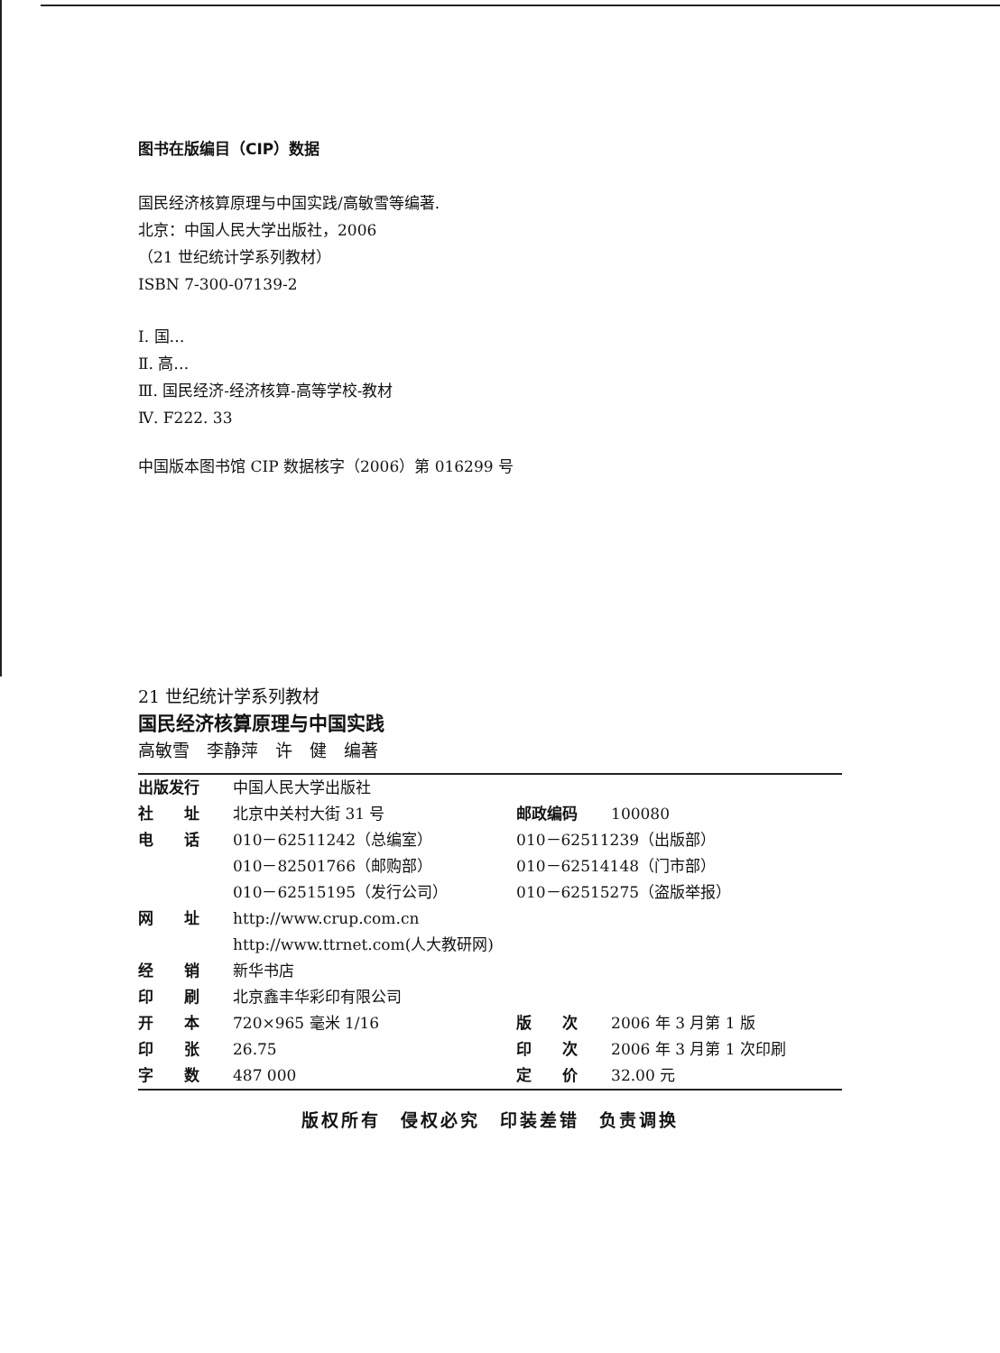图书在版编目（CIP）数据
国民经济核算原理与中国实践/高敏雪等编著.
北京：中国人民大学出版社，2006
（21 世纪统计学系列教材）
ISBN 7-300-07139-2
Ⅰ. 国…
Ⅱ. 高…
Ⅲ. 国民经济-经济核算-高等学校-教材
Ⅳ. F222. 33
中国版本图书馆 CIP 数据核字（2006）第 016299 号
21 世纪统计学系列教材
国民经济核算原理与中国实践
高敏雪　李静萍　许　健　编著
| 出版发行 | 中国人民大学出版社 | | |
| 社 址 | 北京中关村大街 31 号 | 邮政编码 | 100080 |
| 电 话 | 010－62511242（总编室） | 010－62511239（出版部） | |
| | 010－82501766（邮购部） | 010－62514148（门市部） | |
| | 010－62515195（发行公司） | 010－62515275（盗版举报） | |
| 网 址 | http://www.crup.com.cn | | |
| | http://www.ttrnet.com(人大教研网) | | |
| 经 销 | 新华书店 | | |
| 印 刷 | 北京鑫丰华彩印有限公司 | | |
| 开 本 | 720×965 毫米 1/16 | 版 次 | 2006 年 3 月第 1 版 |
| 印 张 | 26.75 | 印 次 | 2006 年 3 月第 1 次印刷 |
| 字 数 | 487 000 | 定 价 | 32.00 元 |
版权所有　侵权必究　印装差错　负责调换